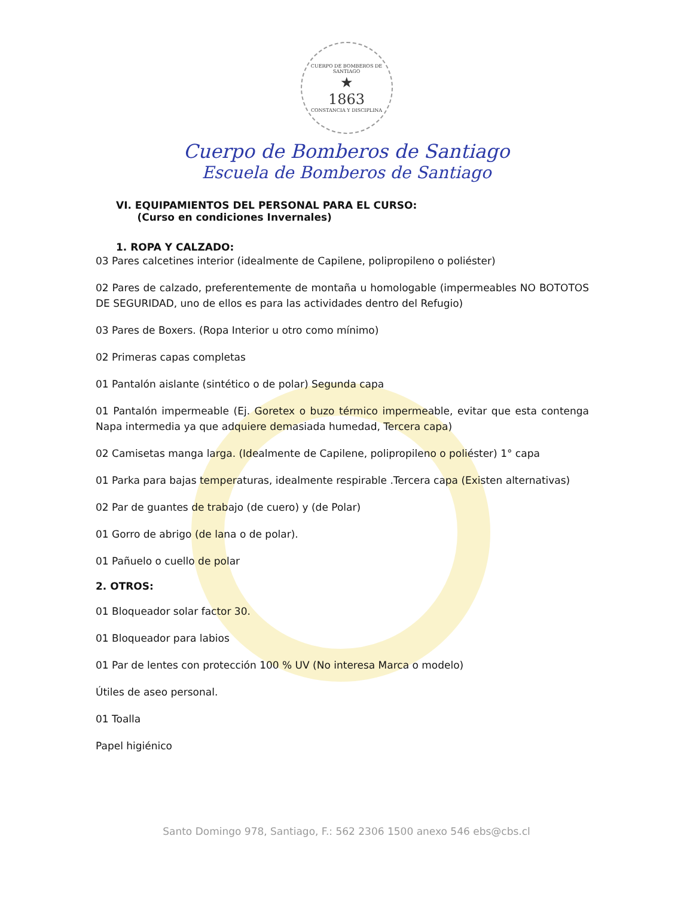CUERPO DE BOMBEROS DE SANTIAGO
★
1863
CONSTANCIA Y DISCIPLINA
Cuerpo de Bomberos de Santiago
Escuela de Bomberos de Santiago
VI. EQUIPAMIENTOS DEL PERSONAL PARA EL CURSO:
(Curso en condiciones Invernales)
1. ROPA Y CALZADO:
03 Pares calcetines interior (idealmente de Capilene, polipropileno o poliéster)
02 Pares de calzado, preferentemente de montaña u homologable (impermeables NO BOTOTOS DE SEGURIDAD, uno de ellos es para las actividades dentro del Refugio)
03 Pares de Boxers. (Ropa Interior u otro como mínimo)
02 Primeras capas completas
01 Pantalón aislante (sintético o de polar) Segunda capa
01 Pantalón impermeable (Ej. Goretex o buzo térmico impermeable, evitar que esta contenga Napa intermedia ya que adquiere demasiada humedad, Tercera capa)
02 Camisetas manga larga. (Idealmente de Capilene, polipropileno o poliéster) 1° capa
01 Parka para bajas temperaturas, idealmente respirable .Tercera capa (Existen alternativas)
02 Par de guantes de trabajo (de cuero) y (de Polar)
01 Gorro de abrigo (de lana o de polar).
01 Pañuelo o cuello de polar
2. OTROS:
01 Bloqueador solar factor 30.
01 Bloqueador para labios
01 Par de lentes con protección 100 % UV (No interesa Marca o modelo)
Útiles de aseo personal.
01 Toalla
Papel higiénico
Santo Domingo 978, Santiago, F.: 562 2306 1500 anexo 546 ebs@cbs.cl